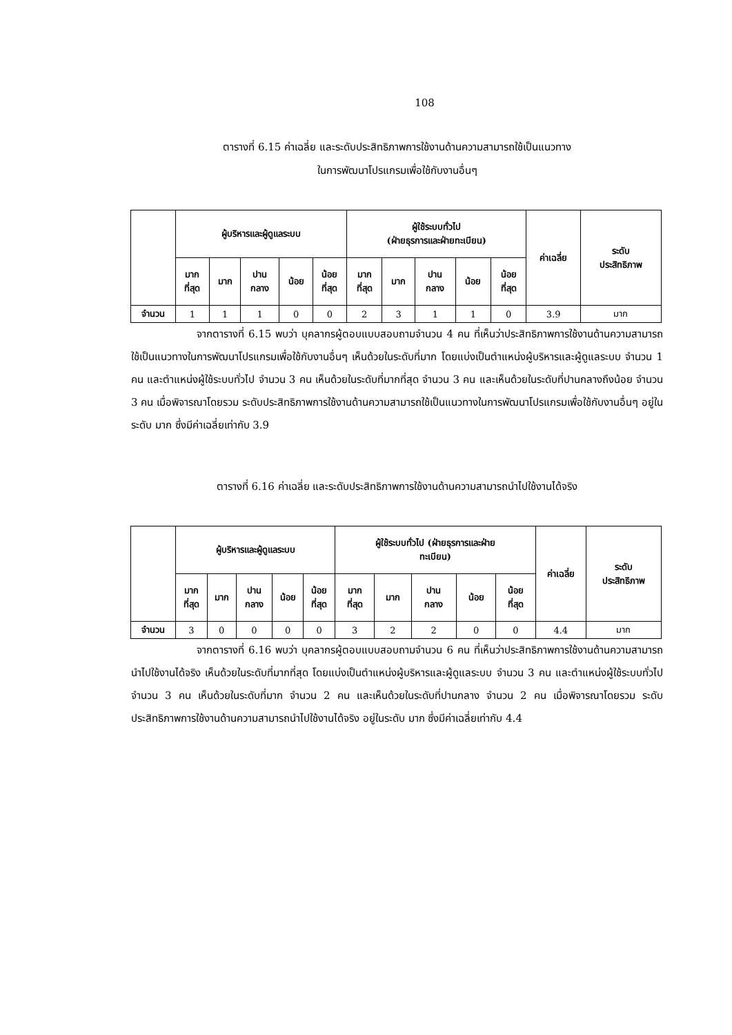108
ตารางที่ 6.15 ค่าเฉลี่ย และระดับประสิทธิภาพการใช้งานด้านความสามารถใช้เป็นแนวทาง
ในการพัฒนาโปรแกรมเพื่อใช้กับงานอื่นๆ
| | ผู้บริหารและผู้ดูแลระบบ | | | | | ผู้ใช้ระบบทั่วไป (ฝ่ายธุรการและฝ่ายทะเบียน) | | | | | ค่าเฉลี่ย | ระดับ ประสิทธิภาพ |
| --- | --- | --- | --- | --- | --- | --- | --- | --- | --- | --- | --- | --- |
| | มาก ที่สุด | มาก | ปาน กลาง | น้อย | น้อย ที่สุด | มาก ที่สุด | มาก | ปาน กลาง | น้อย | น้อย ที่สุด | | |
| จำนวน | 1 | 1 | 1 | 0 | 0 | 2 | 3 | 1 | 1 | 0 | 3.9 | มาก |
จากตารางที่ 6.15 พบว่า บุคลากรผู้ตอบแบบสอบถามจำนวน 4 คน ที่เห็นว่าประสิทธิภาพการใช้งานด้านความสามารถใช้เป็นแนวทางในการพัฒนาโปรแกรมเพื่อใช้กับงานอื่นๆ เห็นด้วยในระดับที่มาก โดยแบ่งเป็นตำแหน่งผู้บริหารและผู้ดูแลระบบ จำนวน 1 คน และตำแหน่งผู้ใช้ระบบทั่วไป จำนวน 3 คน เห็นด้วยในระดับที่มากที่สุด จำนวน 3 คน และเห็นด้วยในระดับที่ปานกลางถึงน้อย จำนวน 3 คน เมื่อพิจารณาโดยรวม ระดับประสิทธิภาพการใช้งานด้านความสามารถใช้เป็นแนวทางในการพัฒนาโปรแกรมเพื่อใช้กับงานอื่นๆ อยู่ในระดับ มาก ซึ่งมีค่าเฉลี่ยเท่ากับ 3.9
ตารางที่ 6.16 ค่าเฉลี่ย และระดับประสิทธิภาพการใช้งานด้านความสามารถนำไปใช้งานได้จริง
| | ผู้บริหารและผู้ดูแลระบบ | | | | | ผู้ใช้ระบบทั่วไป (ฝ่ายธุรการและฝ่าย ทะเบียน) | | | | | ค่าเฉลี่ย | ระดับ ประสิทธิภาพ |
| --- | --- | --- | --- | --- | --- | --- | --- | --- | --- | --- | --- | --- |
| | มาก ที่สุด | มาก | ปาน กลาง | น้อย | น้อย ที่สุด | มาก ที่สุด | มาก | ปาน กลาง | น้อย | น้อย ที่สุด | | |
| จำนวน | 3 | 0 | 0 | 0 | 0 | 3 | 2 | 2 | 0 | 0 | 4.4 | มาก |
จากตารางที่ 6.16 พบว่า บุคลากรผู้ตอบแบบสอบถามจำนวน 6 คน ที่เห็นว่าประสิทธิภาพการใช้งานด้านความสามารถนำไปใช้งานได้จริง เห็นด้วยในระดับที่มากที่สุด โดยแบ่งเป็นตำแหน่งผู้บริหารและผู้ดูแลระบบ จำนวน 3 คน และตำแหน่งผู้ใช้ระบบทั่วไป จำนวน 3 คน เห็นด้วยในระดับที่มาก จำนวน 2 คน และเห็นด้วยในระดับที่ปานกลาง จำนวน 2 คน เมื่อพิจารณาโดยรวม ระดับประสิทธิภาพการใช้งานด้านความสามารถนำไปใช้งานได้จริง อยู่ในระดับ มาก ซึ่งมีค่าเฉลี่ยเท่ากับ 4.4